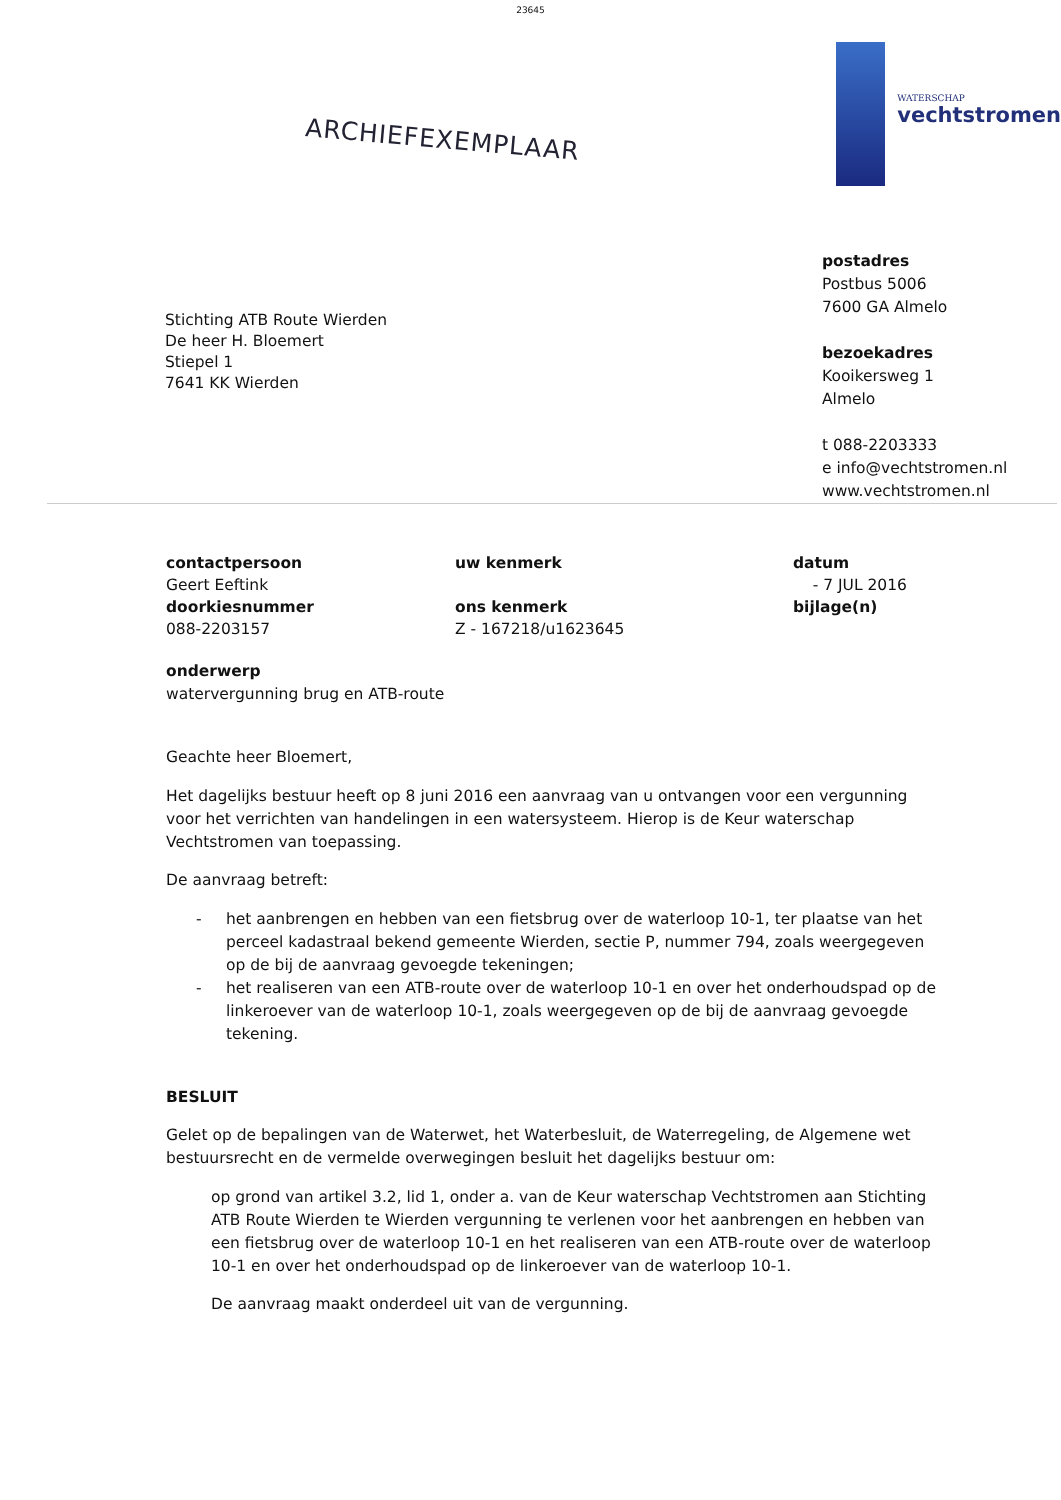23645
ARCHIEFEXEMPLAAR
WATERSCHAP
vechtstromen
Stichting ATB Route Wierden
De heer H. Bloemert
Stiepel 1
7641 KK Wierden
postadres
Postbus 5006
7600 GA Almelo
bezoekadres
Kooikersweg 1
Almelo
t 088-2203333
e info@vechtstromen.nl
www.vechtstromen.nl
contactpersoon
Geert Eeftink
doorkiesnummer
088-2203157
uw kenmerk
ons kenmerk
Z - 167218/u1623645
datum
- 7 JUL 2016
bijlage(n)
onderwerp
watervergunning brug en ATB-route
Geachte heer Bloemert,
Het dagelijks bestuur heeft op 8 juni 2016 een aanvraag van u ontvangen voor een vergunning voor het verrichten van handelingen in een watersysteem. Hierop is de Keur waterschap Vechtstromen van toepassing.
De aanvraag betreft:
- het aanbrengen en hebben van een fietsbrug over de waterloop 10-1, ter plaatse van het perceel kadastraal bekend gemeente Wierden, sectie P, nummer 794, zoals weergegeven op de bij de aanvraag gevoegde tekeningen;
- het realiseren van een ATB-route over de waterloop 10-1 en over het onderhoudspad op de linkeroever van de waterloop 10-1, zoals weergegeven op de bij de aanvraag gevoegde tekening.
BESLUIT
Gelet op de bepalingen van de Waterwet, het Waterbesluit, de Waterregeling, de Algemene wet bestuursrecht en de vermelde overwegingen besluit het dagelijks bestuur om:
op grond van artikel 3.2, lid 1, onder a. van de Keur waterschap Vechtstromen aan Stichting ATB Route Wierden te Wierden vergunning te verlenen voor het aanbrengen en hebben van een fietsbrug over de waterloop 10-1 en het realiseren van een ATB-route over de waterloop 10-1 en over het onderhoudspad op de linkeroever van de waterloop 10-1.
De aanvraag maakt onderdeel uit van de vergunning.